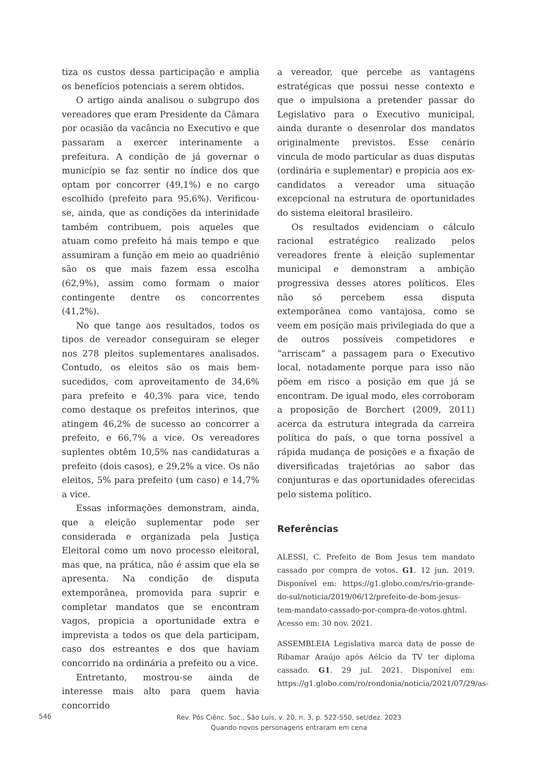tiza os custos dessa participação e amplia os benefícios potenciais a serem obtidos.
O artigo ainda analisou o subgrupo dos vereadores que eram Presidente da Câmara por ocasião da vacância no Executivo e que passaram a exercer interinamente a prefeitura. A condição de já governar o município se faz sentir no índice dos que optam por concorrer (49,1%) e no cargo escolhido (prefeito para 95,6%). Verificou-se, ainda, que as condições da interinidade também contribuem, pois aqueles que atuam como prefeito há mais tempo e que assumiram a função em meio ao quadriênio são os que mais fazem essa escolha (62,9%), assim como formam o maior contingente dentre os concorrentes (41,2%).
No que tange aos resultados, todos os tipos de vereador conseguiram se eleger nos 278 pleitos suplementares analisados. Contudo, os eleitos são os mais bem-sucedidos, com aproveitamento de 34,6% para prefeito e 40,3% para vice, tendo como destaque os prefeitos interinos, que atingem 46,2% de sucesso ao concorrer a prefeito, e 66,7% a vice. Os vereadores suplentes obtêm 10,5% nas candidaturas a prefeito (dois casos), e 29,2% a vice. Os não eleitos, 5% para prefeito (um caso) e 14,7% a vice.
Essas informações demonstram, ainda, que a eleição suplementar pode ser considerada e organizada pela Justiça Eleitoral como um novo processo eleitoral, mas que, na prática, não é assim que ela se apresenta. Na condição de disputa extemporânea, promovida para suprir e completar mandatos que se encontram vagos, propicia a oportunidade extra e imprevista a todos os que dela participam, caso dos estreantes e dos que haviam concorrido na ordinária a prefeito ou a vice.
Entretanto, mostrou-se ainda de interesse mais alto para quem havia concorrido
a vereador, que percebe as vantagens estratégicas que possui nesse contexto e que o impulsiona a pretender passar do Legislativo para o Executivo municipal, ainda durante o desenrolar dos mandatos originalmente previstos. Esse cenário vincula de modo particular as duas disputas (ordinária e suplementar) e propicia aos ex-candidatos a vereador uma situação excepcional na estrutura de oportunidades do sistema eleitoral brasileiro.
Os resultados evidenciam o cálculo racional estratégico realizado pelos vereadores frente à eleição suplementar municipal e demonstram a ambição progressiva desses atores políticos. Eles não só percebem essa disputa extemporânea como vantajosa, como se veem em posição mais privilegiada do que a de outros possíveis competidores e “arriscam” a passagem para o Executivo local, notadamente porque para isso não põem em risco a posição em que já se encontram. De igual modo, eles corroboram a proposição de Borchert (2009, 2011) acerca da estrutura integrada da carreira política do país, o que torna possível a rápida mudança de posições e a fixação de diversificadas trajetórias ao sabor das conjunturas e das oportunidades oferecidas pelo sistema político.
Referências
ALESSI, C. Prefeito de Bom Jesus tem mandato cassado por compra de votos. G1. 12 jun. 2019. Disponível em: https://g1.globo.com/rs/rio-grande-do-sul/noticia/2019/06/12/prefeito-de-bom-jesus-tem-mandato-cassado-por-compra-de-votos.ghtml. Acesso em: 30 nov. 2021.
ASSEMBLEIA Legislativa marca data de posse de Ribamar Araújo após Aélcio da TV ter diploma cassado. G1. 29 jul. 2021. Disponível em: https://g1.globo.com/ro/rondonia/noticia/2021/07/29/as-
546
Rev. Pós Ciênc. Soc., São Luís, v. 20, n. 3, p. 522-550, set/dez. 2023
Quando novos personagens entraram em cena